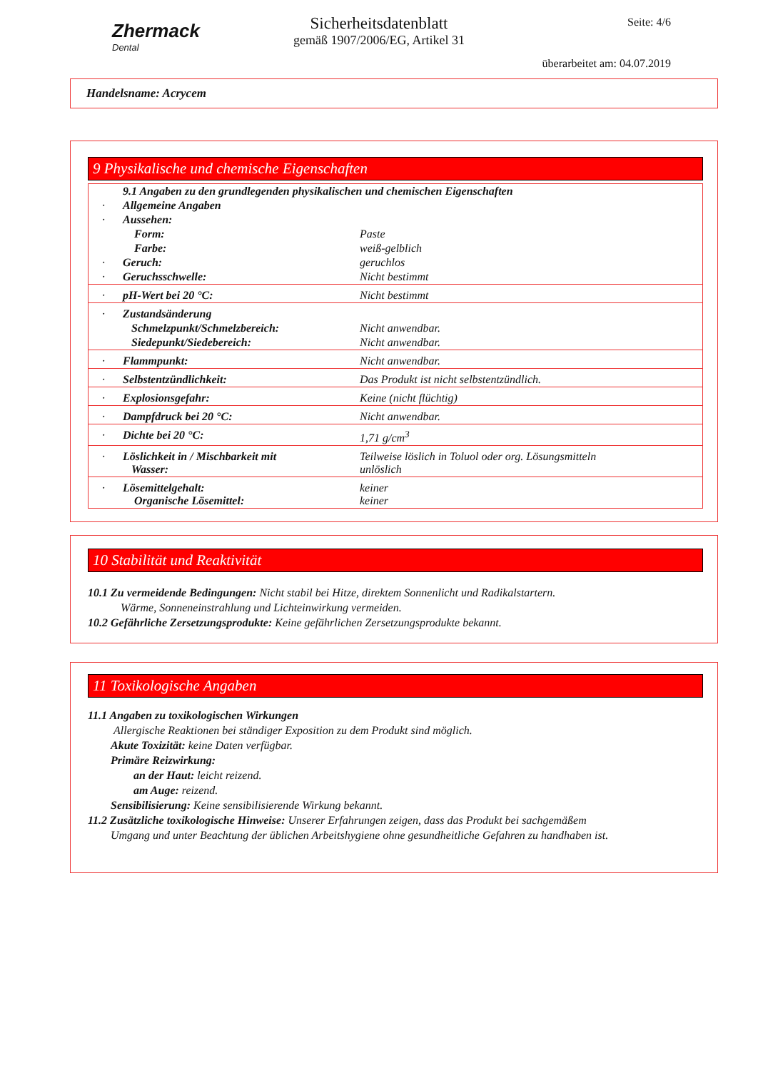Zhermack
Dental
Sicherheitsdatenblatt
gemäß 1907/2006/EG, Artikel 31
Seite: 4/6
überarbeitet am: 04.07.2019
Handelsname: Acrycem
9 Physikalische und chemische Eigenschaften
| | 9.1 Angaben zu den grundlegenden physikalischen und chemischen Eigenschaften | |
| · | Allgemeine Angaben | |
| · | Aussehen: | |
| | Form: | Paste |
| | Farbe: | weiß-gelblich |
| · | Geruch: | geruchlos |
| · | Geruchsschwelle: | Nicht bestimmt |
| · | pH-Wert bei 20 °C: | Nicht bestimmt |
| · | Zustandsänderung | |
| | Schmelzpunkt/Schmelzbereich: | Nicht anwendbar. |
| | Siedepunkt/Siedebereich: | Nicht anwendbar. |
| · | Flammpunkt: | Nicht anwendbar. |
| · | Selbstentzündlichkeit: | Das Produkt ist nicht selbstentzündlich. |
| · | Explosionsgefahr: | Keine (nicht flüchtig) |
| · | Dampfdruck bei 20 °C: | Nicht anwendbar. |
| · | Dichte bei 20 °C: | 1,71 g/cm<sup>3</sup> |
| · | Löslichkeit in / Mischbarkeit mit Wasser: | Teilweise löslich in Toluol oder org. Lösungsmitteln unlöslich |
| · | Lösemittelgehalt: Organische Lösemittel: | keiner keiner |
10 Stabilität und Reaktivität
10.1 Zu vermeidende Bedingungen: Nicht stabil bei Hitze, direktem Sonnenlicht und Radikalstartern.
Wärme, Sonneneinstrahlung und Lichteinwirkung vermeiden.
10.2 Gefährliche Zersetzungsprodukte: Keine gefährlichen Zersetzungsprodukte bekannt.
11 Toxikologische Angaben
11.1 Angaben zu toxikologischen Wirkungen
Allergische Reaktionen bei ständiger Exposition zu dem Produkt sind möglich.
Akute Toxizität: keine Daten verfügbar.
Primäre Reizwirkung:
an der Haut: leicht reizend.
am Auge: reizend.
Sensibilisierung: Keine sensibilisierende Wirkung bekannt.
11.2 Zusätzliche toxikologische Hinweise: Unserer Erfahrungen zeigen, dass das Produkt bei sachgemäßem
Umgang und unter Beachtung der üblichen Arbeitshygiene ohne gesundheitliche Gefahren zu handhaben ist.